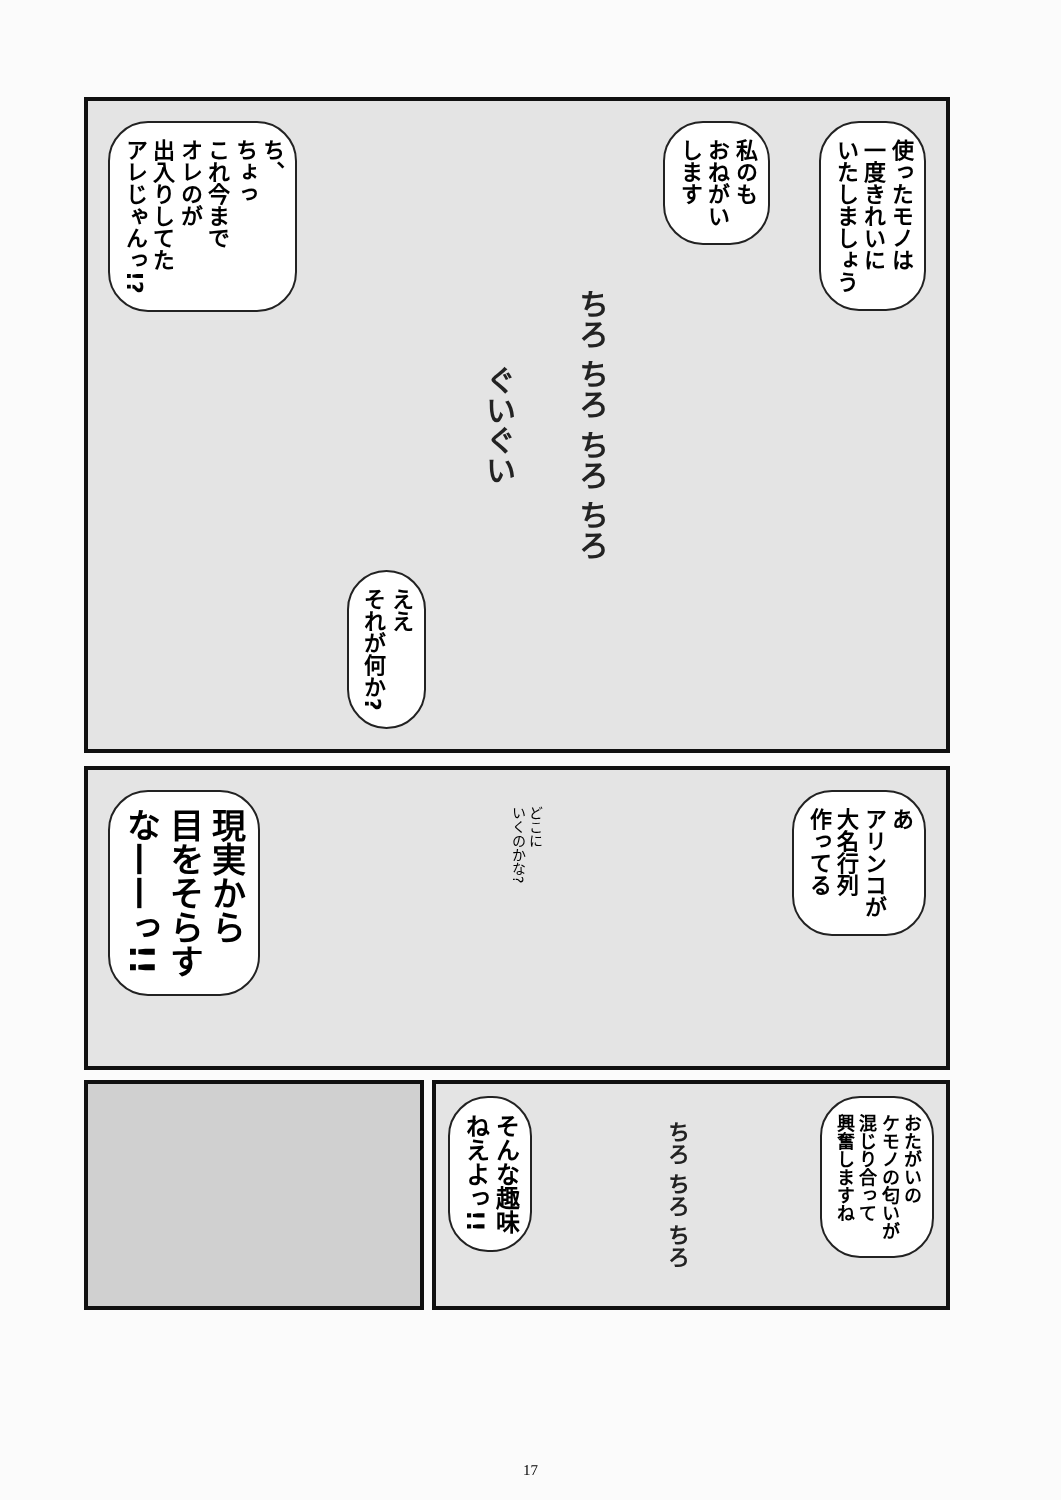使ったモノは
一度きれいに
いたしましょう
私のも
おねがい
します
ちろ ちろ ちろ ちろ
ぐいぐい
ええ
それが何か?
ち、
ちょっ
これ今まで
オレのが
出入りしてた
アレじゃんっ!?
あ
アリンコが
大名行列
作ってる
どこに
いくのかな?
現実から
目をそらす
な——っ!!
おたがいの
ケモノの匂いが
混じり合って
興奮しますね
ちろ ちろ ちろ
そんな趣味
ねえよっ!!
17